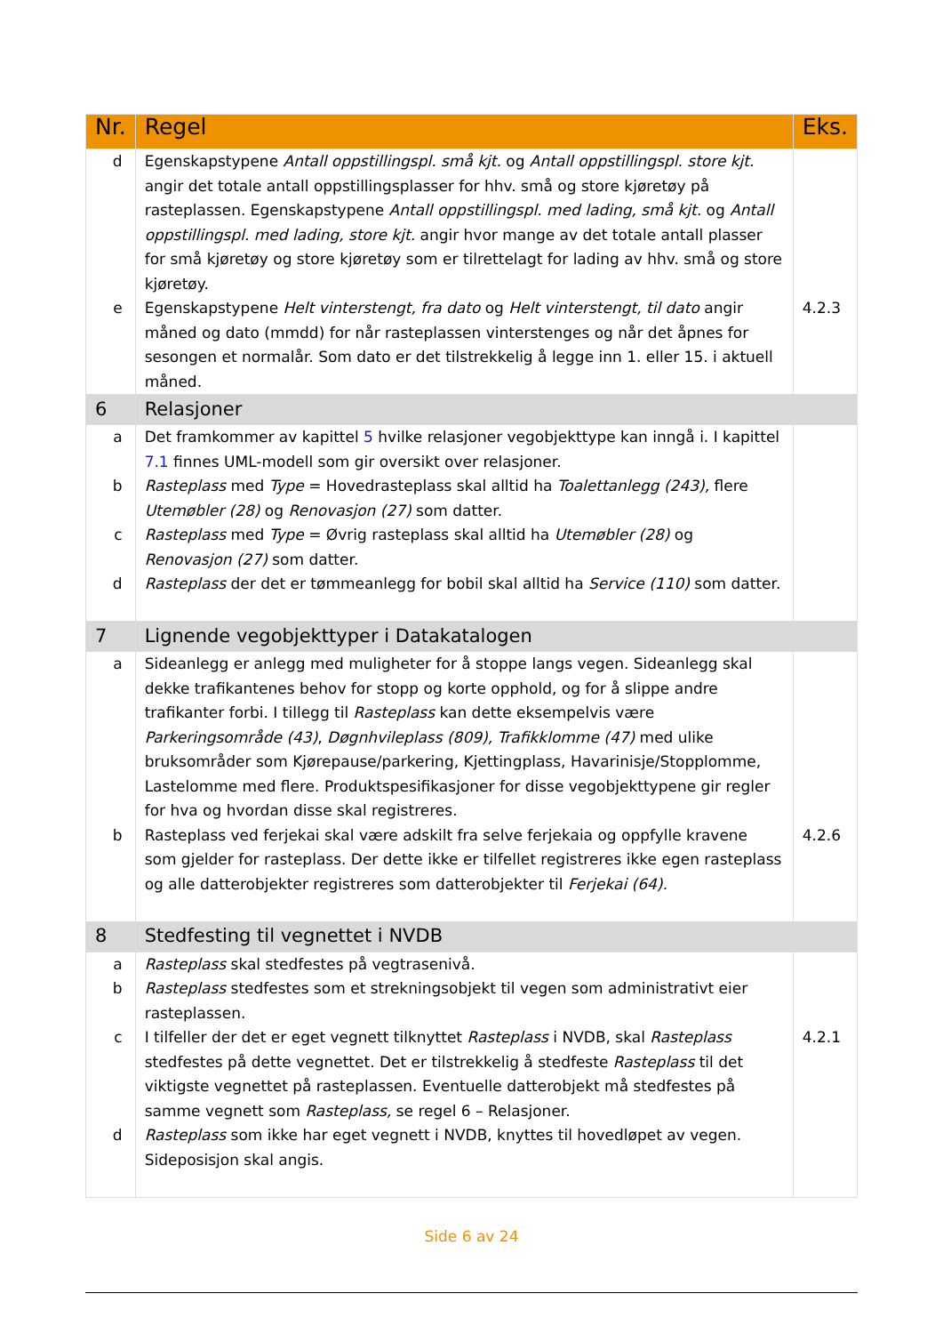| Nr. | Regel | Eks. |
| --- | --- | --- |
| d e | Egenskapstypene Antall oppstillingspl. små kjt. og Antall oppstillingspl. store kjt. angir det totale antall oppstillingsplasser for hhv. små og store kjøretøy på rasteplassen. Egenskapstypene Antall oppstillingspl. med lading, små kjt. og Antall oppstillingspl. med lading, store kjt. angir hvor mange av det totale antall plasser for små kjøretøy og store kjøretøy som er tilrettelagt for lading av hhv. små og store kjøretøy. Egenskapstypene Helt vinterstengt, fra dato og Helt vinterstengt, til dato angir måned og dato (mmdd) for når rasteplassen vinterstenges og når det åpnes for sesongen et normalår. Som dato er det tilstrekkelig å legge inn 1. eller 15. i aktuell måned. | 4.2.3 |
| 6 | Relasjoner | |
| a b c d | Det framkommer av kapittel 5 hvilke relasjoner vegobjekttype kan inngå i. I kapittel 7.1 finnes UML-modell som gir oversikt over relasjoner. Rasteplass med Type = Hovedrasteplass skal alltid ha Toalettanlegg (243), flere Utemøbler (28) og Renovasjon (27) som datter. Rasteplass med Type = Øvrig rasteplass skal alltid ha Utemøbler (28) og Renovasjon (27) som datter. Rasteplass der det er tømmeanlegg for bobil skal alltid ha Service (110) som datter. | |
| 7 | Lignende vegobjekttyper i Datakatalogen | |
| a b | Sideanlegg er anlegg med muligheter for å stoppe langs vegen. Sideanlegg skal dekke trafikantenes behov for stopp og korte opphold, og for å slippe andre trafikanter forbi. I tillegg til Rasteplass kan dette eksempelvis være Parkeringsområde (43) , Døgnhvileplass (809), Trafikklomme (47) med ulike bruksområder som Kjørepause/parkering, Kjettingplass, Havarinisje/Stopplomme, Lastelomme med flere. Produktspesifikasjoner for disse vegobjekttypene gir regler for hva og hvordan disse skal registreres. Rasteplass ved ferjekai skal være adskilt fra selve ferjekaia og oppfylle kravene som gjelder for rasteplass. Der dette ikke er tilfellet registreres ikke egen rasteplass og alle datterobjekter registreres som datterobjekter til Ferjekai (64). | 4.2.6 |
| 8 | Stedfesting til vegnettet i NVDB | |
| a b c d | Rasteplass skal stedfestes på vegtrasenivå. Rasteplass stedfestes som et strekningsobjekt til vegen som administrativt eier rasteplassen. I tilfeller der det er eget vegnett tilknyttet Rasteplass i NVDB, skal Rasteplass stedfestes på dette vegnettet. Det er tilstrekkelig å stedfeste Rasteplass til det viktigste vegnettet på rasteplassen. Eventuelle datterobjekt må stedfestes på samme vegnett som Rasteplass, se regel 6 – Relasjoner. Rasteplass som ikke har eget vegnett i NVDB, knyttes til hovedløpet av vegen. Sideposisjon skal angis. | 4.2.1 |
Side 6 av 24